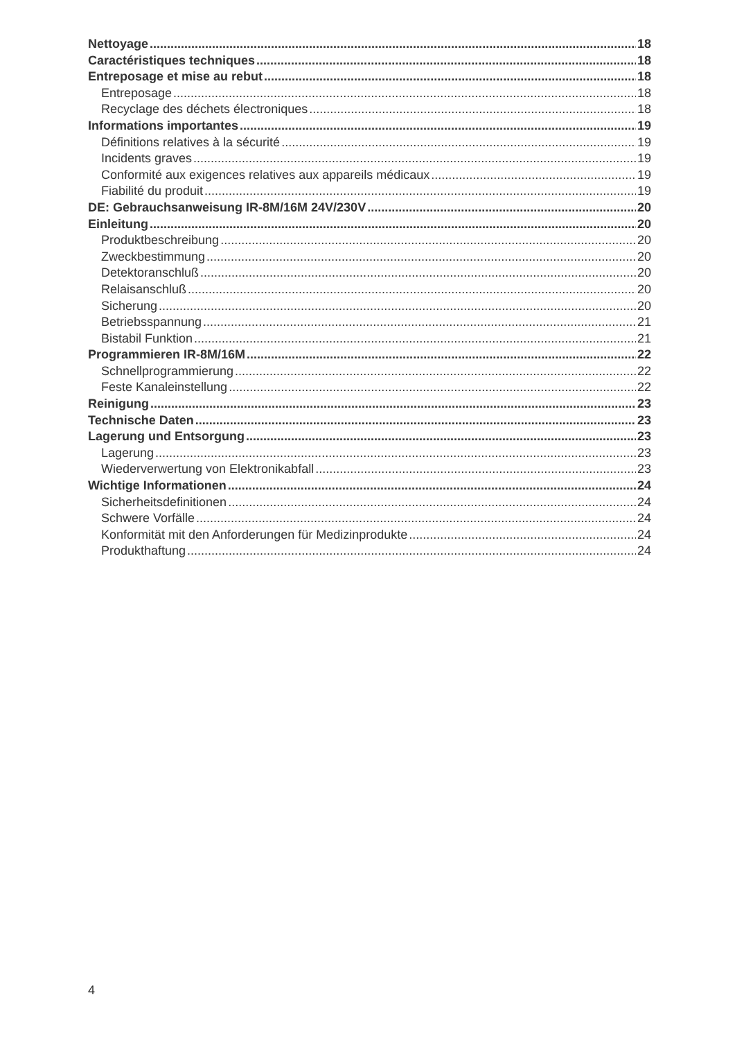Nettoyage 18
Caractéristiques techniques 18
Entreposage et mise au rebut 18
Entreposage 18
Recyclage des déchets électroniques 18
Informations importantes 19
Définitions relatives à la sécurité 19
Incidents graves 19
Conformité aux exigences relatives aux appareils médicaux 19
Fiabilité du produit 19
DE: Gebrauchsanweisung IR-8M/16M 24V/230V 20
Einleitung 20
Produktbeschreibung 20
Zweckbestimmung 20
Detektoranschluß 20
Relaisanschluß 20
Sicherung 20
Betriebsspannung 21
Bistabil Funktion 21
Programmieren IR-8M/16M 22
Schnellprogrammierung 22
Feste Kanaleinstellung 22
Reinigung 23
Technische Daten 23
Lagerung und Entsorgung 23
Lagerung 23
Wiederverwertung von Elektronikabfall 23
Wichtige Informationen 24
Sicherheitsdefinitionen 24
Schwere Vorfälle 24
Konformität mit den Anforderungen für Medizinprodukte 24
Produkthaftung 24
4